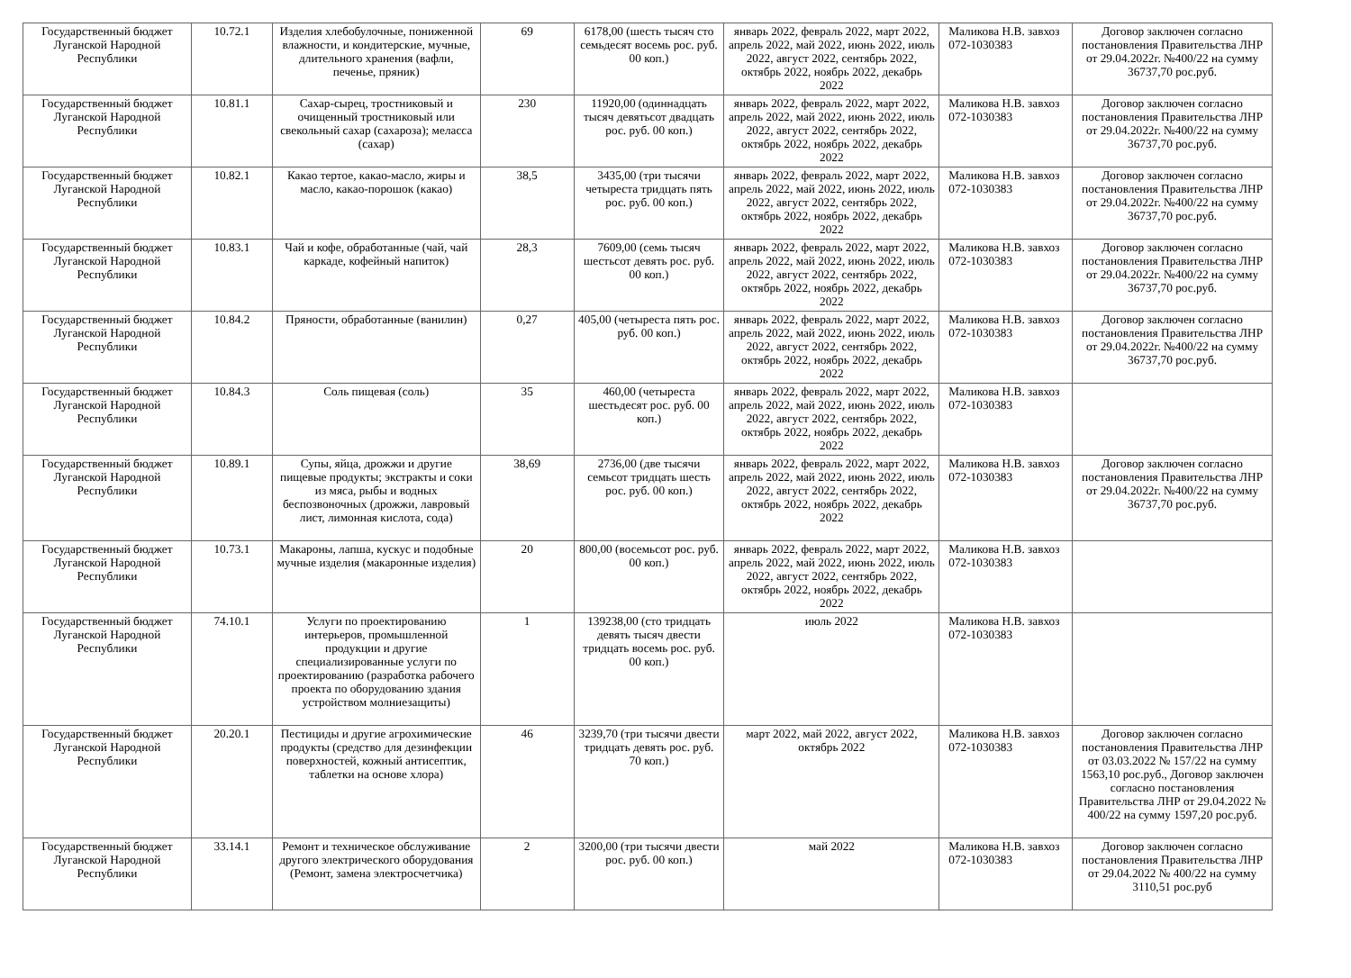| Государственный бюджет Луганской Народной Республики | 10.72.1 | Изделия хлебобулочные, пониженной влажности, и кондитерские, мучные, длительного хранения (вафли, печенье, пряник) | 69 | 6178,00 (шесть тысяч сто семьдесят восемь рос. руб. 00 коп.) | январь 2022, февраль 2022, март 2022, апрель 2022, май 2022, июнь 2022, июль 2022, август 2022, сентябрь 2022, октябрь 2022, ноябрь 2022, декабрь 2022 | Маликова Н.В. завхоз 072-1030383 | Договор заключен согласно постановления Правительства ЛНР от 29.04.2022г. №400/22 на сумму 36737,70 рос.руб. |
| Государственный бюджет Луганской Народной Республики | 10.81.1 | Сахар-сырец, тростниковый и очищенный тростниковый или свекольный сахар (сахароза); меласса (сахар) | 230 | 11920,00 (одиннадцать тысяч девятьсот двадцать рос. руб. 00 коп.) | январь 2022, февраль 2022, март 2022, апрель 2022, май 2022, июнь 2022, июль 2022, август 2022, сентябрь 2022, октябрь 2022, ноябрь 2022, декабрь 2022 | Маликова Н.В. завхоз 072-1030383 | Договор заключен согласно постановления Правительства ЛНР от 29.04.2022г. №400/22 на сумму 36737,70 рос.руб. |
| Государственный бюджет Луганской Народной Республики | 10.82.1 | Какао тертое, какао-масло, жиры и масло, какао-порошок (какао) | 38,5 | 3435,00 (три тысячи четыреста тридцать пять рос. руб. 00 коп.) | январь 2022, февраль 2022, март 2022, апрель 2022, май 2022, июнь 2022, июль 2022, август 2022, сентябрь 2022, октябрь 2022, ноябрь 2022, декабрь 2022 | Маликова Н.В. завхоз 072-1030383 | Договор заключен согласно постановления Правительства ЛНР от 29.04.2022г. №400/22 на сумму 36737,70 рос.руб. |
| Государственный бюджет Луганской Народной Республики | 10.83.1 | Чай и кофе, обработанные (чай, чай каркаде, кофейный напиток) | 28,3 | 7609,00 (семь тысяч шестьсот девять рос. руб. 00 коп.) | январь 2022, февраль 2022, март 2022, апрель 2022, май 2022, июнь 2022, июль 2022, август 2022, сентябрь 2022, октябрь 2022, ноябрь 2022, декабрь 2022 | Маликова Н.В. завхоз 072-1030383 | Договор заключен согласно постановления Правительства ЛНР от 29.04.2022г. №400/22 на сумму 36737,70 рос.руб. |
| Государственный бюджет Луганской Народной Республики | 10.84.2 | Пряности, обработанные (ванилин) | 0,27 | 405,00 (четыреста пять рос. руб. 00 коп.) | январь 2022, февраль 2022, март 2022, апрель 2022, май 2022, июнь 2022, июль 2022, август 2022, сентябрь 2022, октябрь 2022, ноябрь 2022, декабрь 2022 | Маликова Н.В. завхоз 072-1030383 | Договор заключен согласно постановления Правительства ЛНР от 29.04.2022г. №400/22 на сумму 36737,70 рос.руб. |
| Государственный бюджет Луганской Народной Республики | 10.84.3 | Соль пищевая (соль) | 35 | 460,00 (четыреста шестьдесят рос. руб. 00 коп.) | январь 2022, февраль 2022, март 2022, апрель 2022, май 2022, июнь 2022, июль 2022, август 2022, сентябрь 2022, октябрь 2022, ноябрь 2022, декабрь 2022 | Маликова Н.В. завхоз 072-1030383 | |
| Государственный бюджет Луганской Народной Республики | 10.89.1 | Супы, яйца, дрожжи и другие пищевые продукты; экстракты и соки из мяса, рыбы и водных беспозвоночных (дрожжи, лавровый лист, лимонная кислота, сода) | 38,69 | 2736,00 (две тысячи семьсот тридцать шесть рос. руб. 00 коп.) | январь 2022, февраль 2022, март 2022, апрель 2022, май 2022, июнь 2022, июль 2022, август 2022, сентябрь 2022, октябрь 2022, ноябрь 2022, декабрь 2022 | Маликова Н.В. завхоз 072-1030383 | Договор заключен согласно постановления Правительства ЛНР от 29.04.2022г. №400/22 на сумму 36737,70 рос.руб. |
| Государственный бюджет Луганской Народной Республики | 10.73.1 | Макароны, лапша, кускус и подобные мучные изделия (макаронные изделия) | 20 | 800,00 (восемьсот рос. руб. 00 коп.) | январь 2022, февраль 2022, март 2022, апрель 2022, май 2022, июнь 2022, июль 2022, август 2022, сентябрь 2022, октябрь 2022, ноябрь 2022, декабрь 2022 | Маликова Н.В. завхоз 072-1030383 | |
| Государственный бюджет Луганской Народной Республики | 74.10.1 | Услуги по проектированию интерьеров, промышленной продукции и другие специализированные услуги по проектированию (разработка рабочего проекта по оборудованию здания устройством молниезащиты) | 1 | 139238,00 (сто тридцать девять тысяч двести тридцать восемь рос. руб. 00 коп.) | июль 2022 | Маликова Н.В. завхоз 072-1030383 | |
| Государственный бюджет Луганской Народной Республики | 20.20.1 | Пестициды и другие агрохимические продукты (средство для дезинфекции поверхностей, кожный антисептик, таблетки на основе хлора) | 46 | 3239,70 (три тысячи двести тридцать девять рос. руб. 70 коп.) | март 2022, май 2022, август 2022, октябрь 2022 | Маликова Н.В. завхоз 072-1030383 | Договор заключен согласно постановления Правительства ЛНР от 03.03.2022 № 157/22 на сумму 1563,10 рос.руб., Договор заключен согласно постановления Правительства ЛНР от 29.04.2022 № 400/22 на сумму 1597,20 рос.руб. |
| Государственный бюджет Луганской Народной Республики | 33.14.1 | Ремонт и техническое обслуживание другого электрического оборудования (Ремонт, замена электросчетчика) | 2 | 3200,00 (три тысячи двести рос. руб. 00 коп.) | май 2022 | Маликова Н.В. завхоз 072-1030383 | Договор заключен согласно постановления Правительства ЛНР от 29.04.2022 № 400/22 на сумму 3110,51 рос.руб |